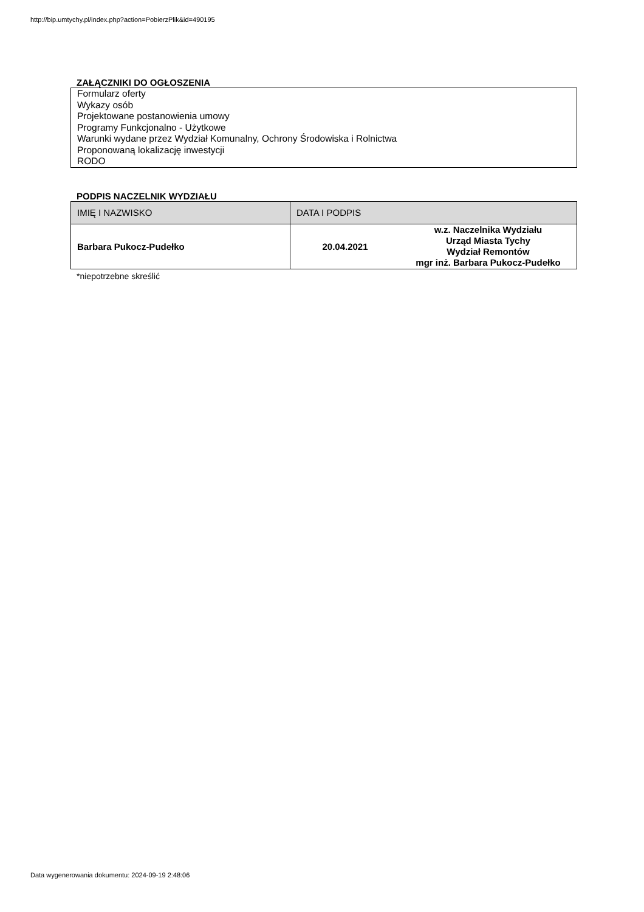http://bip.umtychy.pl/index.php?action=PobierzPlik&id=490195
ZAŁĄCZNIKI DO OGŁOSZENIA
Formularz oferty
Wykazy osób
Projektowane postanowienia umowy
Programy Funkcjonalno - Użytkowe
Warunki wydane przez Wydział Komunalny, Ochrony Środowiska i Rolnictwa
Proponowaną lokalizację inwestycji
RODO
PODPIS NACZELNIK WYDZIAŁU
| IMIĘ I NAZWISKO | DATA I PODPIS | |
| Barbara Pukocz-Pudełko | 20.04.2021 | w.z. Naczelnika Wydziału Urząd Miasta Tychy Wydział Remontów mgr inż. Barbara Pukocz-Pudełko |
*niepotrzebne skreślić
Data wygenerowania dokumentu: 2024-09-19 2:48:06